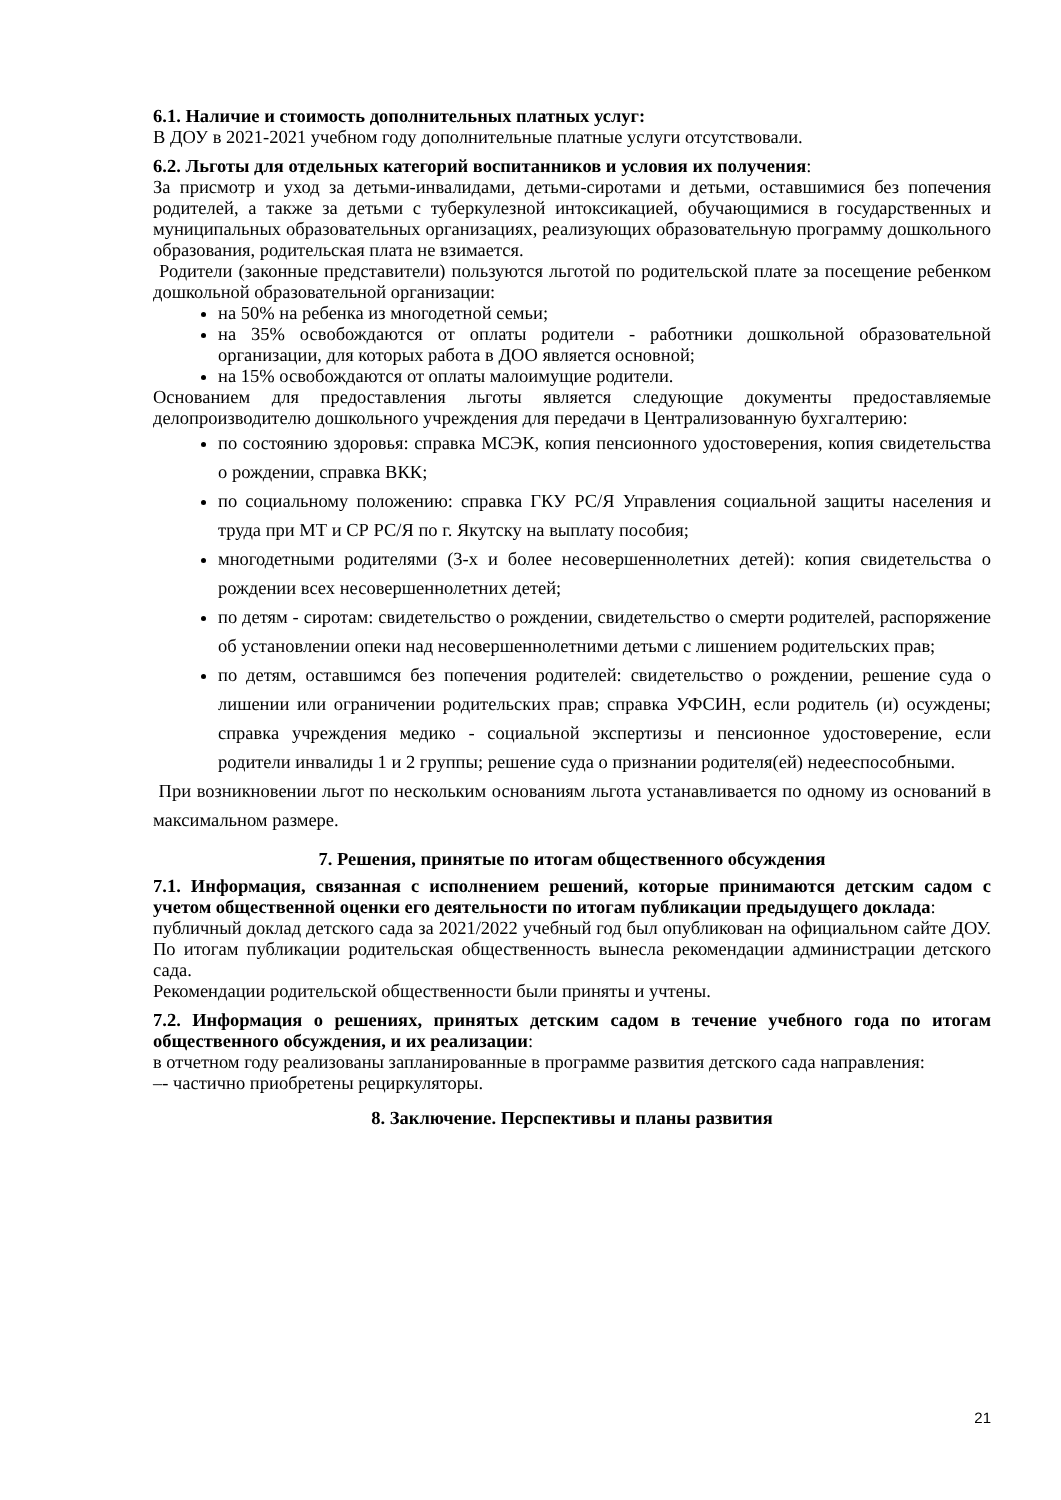6.1. Наличие и стоимость дополнительных платных услуг:
В ДОУ в 2021-2021 учебном году дополнительные платные услуги отсутствовали.
6.2. Льготы для отдельных категорий воспитанников и условия их получения:
За присмотр и уход за детьми-инвалидами, детьми-сиротами и детьми, оставшимися без попечения родителей, а также за детьми с туберкулезной интоксикацией, обучающимися в государственных и муниципальных образовательных организациях, реализующих образовательную программу дошкольного образования, родительская плата не взимается.
Родители (законные представители) пользуются льготой по родительской плате за посещение ребенком дошкольной образовательной организации:
на 50% на ребенка из многодетной семьи;
на 35% освобождаются от оплаты родители - работники дошкольной образовательной организации, для которых работа в ДОО является основной;
на 15% освобождаются от оплаты малоимущие родители.
Основанием для предоставления льготы является следующие документы предоставляемые делопроизводителю дошкольного учреждения для передачи в Централизованную бухгалтерию:
по состоянию здоровья: справка МСЭК, копия пенсионного удостоверения, копия свидетельства о рождении, справка ВКК;
по социальному положению: справка ГКУ РС/Я Управления социальной защиты населения и труда при МТ и СР РС/Я по г. Якутску на выплату пособия;
многодетными родителями (3-х и более несовершеннолетних детей): копия свидетельства о рождении всех несовершеннолетних детей;
по детям - сиротам: свидетельство о рождении, свидетельство о смерти родителей, распоряжение об установлении опеки над несовершеннолетними детьми с лишением родительских прав;
по детям, оставшимся без попечения родителей: свидетельство о рождении, решение суда о лишении или ограничении родительских прав; справка УФСИН, если родитель (и) осуждены; справка учреждения медико - социальной экспертизы и пенсионное удостоверение, если родители инвалиды 1 и 2 группы; решение суда о признании родителя(ей) недееспособными.
При возникновении льгот по нескольким основаниям льгота устанавливается по одному из оснований в максимальном размере.
7. Решения, принятые по итогам общественного обсуждения
7.1. Информация, связанная с исполнением решений, которые принимаются детским садом с учетом общественной оценки его деятельности по итогам публикации предыдущего доклада:
публичный доклад детского сада за 2021/2022 учебный год был опубликован на официальном сайте ДОУ. По итогам публикации родительская общественность вынесла рекомендации администрации детского сада.
Рекомендации родительской общественности были приняты и учтены.
7.2. Информация о решениях, принятых детским садом в течение учебного года по итогам общественного обсуждения, и их реализации:
в отчетном году реализованы запланированные в программе развития детского сада направления:
–- частично приобретены рециркуляторы.
8. Заключение. Перспективы и планы развития
21